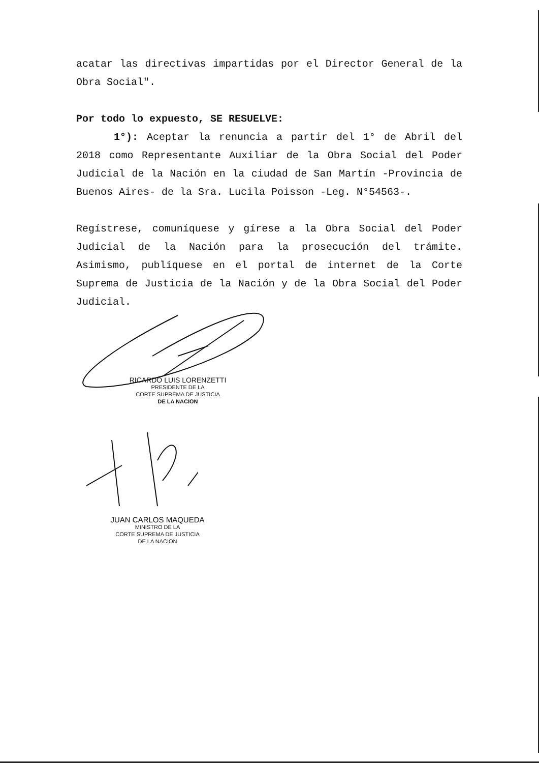acatar las directivas impartidas por el Director General de la Obra Social".
Por todo lo expuesto, SE RESUELVE:
1°): Aceptar la renuncia a partir del 1° de Abril del 2018 como Representante Auxiliar de la Obra Social del Poder Judicial de la Nación en la ciudad de San Martín -Provincia de Buenos Aires- de la Sra. Lucila Poisson -Leg. N°54563-.
Regístrese, comuníquese y gírese a la Obra Social del Poder Judicial de la Nación para la prosecución del trámite. Asimismo, publíquese en el portal de internet de la Corte Suprema de Justicia de la Nación y de la Obra Social del Poder Judicial.
RICARDO LUIS LORENZETTI
PRESIDENTE DE LA
CORTE SUPREMA DE JUSTICIA
DE LA NACION
JUAN CARLOS MAQUEDA
MINISTRO DE LA
CORTE SUPREMA DE JUSTICIA
DE LA NACION